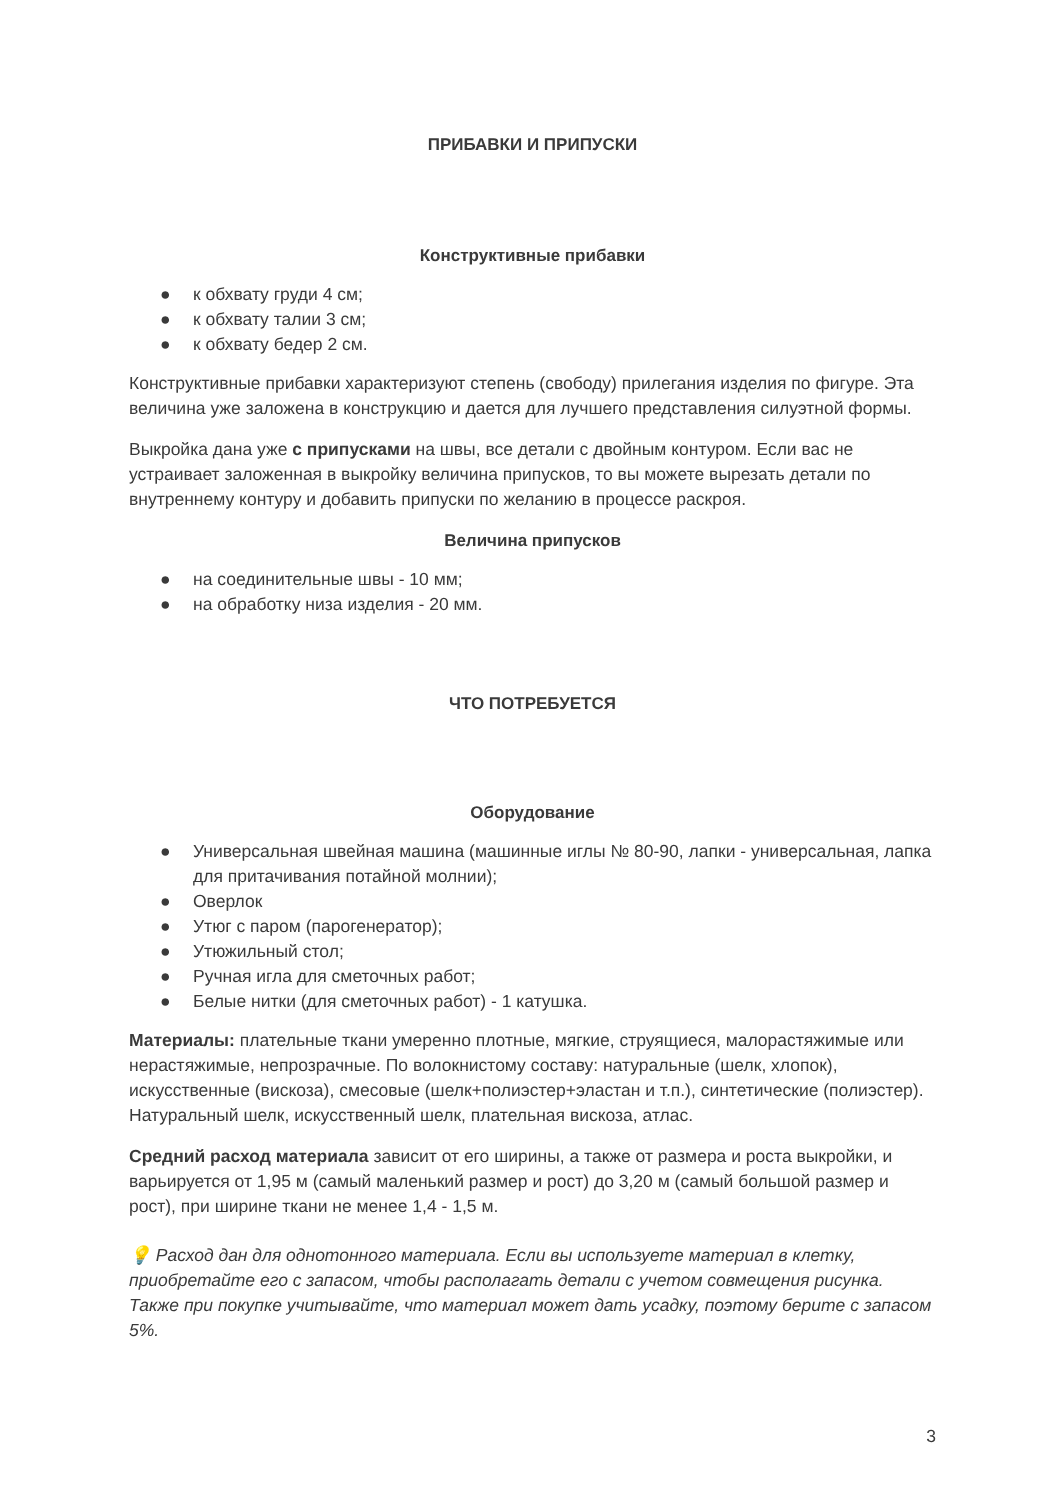ПРИБАВКИ И ПРИПУСКИ
Конструктивные прибавки
● к обхвату груди 4 см;
● к обхвату талии 3 см;
● к обхвату бедер 2 см.
Конструктивные прибавки характеризуют степень (свободу) прилегания изделия по фигуре. Эта величина уже заложена в конструкцию и дается для лучшего представления силуэтной формы.
Выкройка дана уже с припусками на швы, все детали с двойным контуром. Если вас не устраивает заложенная в выкройку величина припусков, то вы можете вырезать детали по внутреннему контуру и добавить припуски по желанию в процессе раскроя.
Величина припусков
● на соединительные швы - 10 мм;
● на обработку низа изделия - 20 мм.
ЧТО ПОТРЕБУЕТСЯ
Оборудование
● Универсальная швейная машина (машинные иглы № 80-90, лапки - универсальная, лапка для притачивания потайной молнии);
● Оверлок
● Утюг с паром (парогенератор);
● Утюжильный стол;
● Ручная игла для сметочных работ;
● Белые нитки (для сметочных работ) - 1 катушка.
Материалы: плательные ткани умеренно плотные, мягкие, струящиеся, малорастяжимые или нерастяжимые, непрозрачные. По волокнистому составу: натуральные (шелк, хлопок), искусственные (вискоза), смесовые (шелк+полиэстер+эластан и т.п.), синтетические (полиэстер). Натуральный шелк, искусственный шелк, плательная вискоза, атлас.
Средний расход материала зависит от его ширины, а также от размера и роста выкройки, и варьируется от 1,95 м (самый маленький размер и рост) до 3,20 м (самый большой размер и рост), при ширине ткани не менее 1,4 - 1,5 м.
💡 Расход дан для однотонного материала. Если вы используете материал в клетку, приобретайте его с запасом, чтобы располагать детали с учетом совмещения рисунка. Также при покупке учитывайте, что материал может дать усадку, поэтому берите с запасом 5%.
3